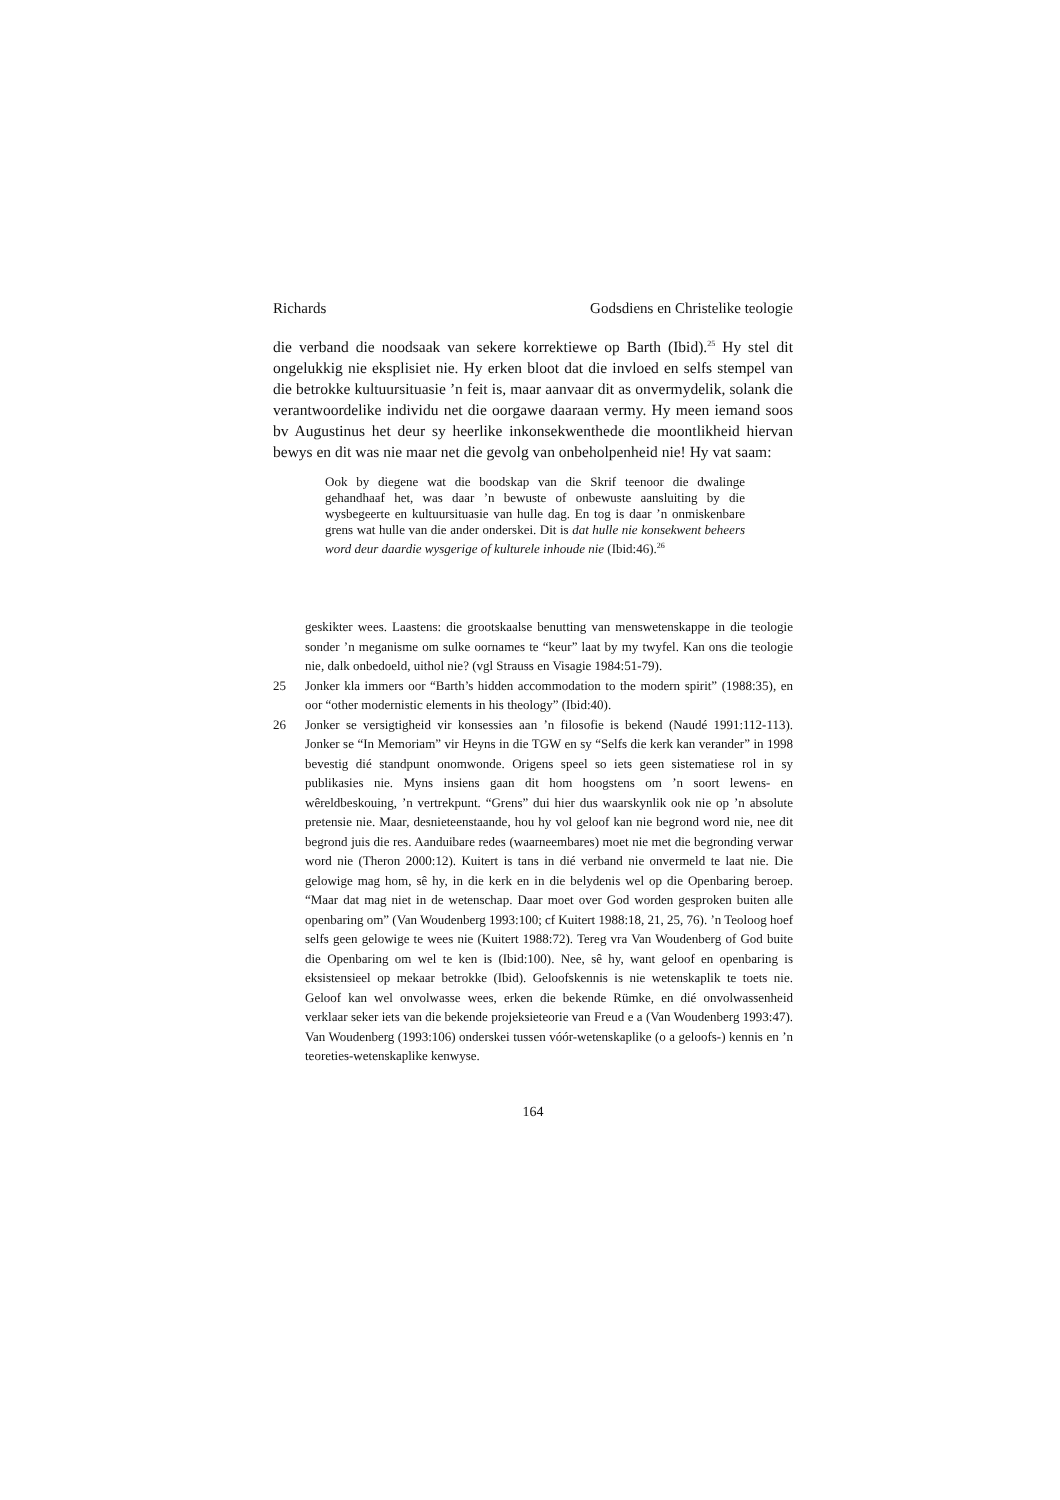Richards Godsdiens en Christelike teologie
die verband die noodsaak van sekere korrektiewe op Barth (Ibid).<sup>25</sup> Hy stel dit ongelukkig nie eksplisiet nie. Hy erken bloot dat die invloed en selfs stempel van die betrokke kultuursituasie ’n feit is, maar aanvaar dit as onvermydelik, solank die verantwoordelike individu net die oorgawe daaraan vermy. Hy meen iemand soos bv Augustinus het deur sy heerlike inkonsekwenthede die moontlikheid hiervan bewys en dit was nie maar net die gevolg van onbeholpenheid nie! Hy vat saam:
Ook by diegene wat die boodskap van die Skrif teenoor die dwalinge gehandhaaf het, was daar ’n bewuste of onbewuste aansluiting by die wysbegeerte en kultuursituasie van hulle dag. En tog is daar ’n onmiskenbare grens wat hulle van die ander onderskei. Dit is dat hulle nie konsekwent beheers word deur daardie wysgerige of kulturele inhoude nie (Ibid:46).<sup>26</sup>
geskikter wees. Laastens: die grootskaalse benutting van menswetenskappe in die teologie sonder ’n meganisme om sulke oornames te “keur” laat by my twyfel. Kan ons die teologie nie, dalk onbedoeld, uithol nie? (vgl Strauss en Visagie 1984:51-79).
25 Jonker kla immers oor “Barth’s hidden accommodation to the modern spirit” (1988:35), en oor “other modernistic elements in his theology” (Ibid:40).
26 Jonker se versigtigheid vir konsessies aan ’n filosofie is bekend (Naudé 1991:112-113). Jonker se “In Memoriam” vir Heyns in die TGW en sy “Selfs die kerk kan verander” in 1998 bevestig dié standpunt onomwonde. Origens speel so iets geen sistematiese rol in sy publikasies nie. Myns insiens gaan dit hom hoogstens om ’n soort lewens- en wêreldbeskouing, ’n vertrekpunt. “Grens” dui hier dus waarskynlik ook nie op ’n absolute pretensie nie. Maar, desnieteenstaande, hou hy vol geloof kan nie begrond word nie, nee dit begrond juis die res. Aanduibare redes (waarneembares) moet nie met die begronding verwar word nie (Theron 2000:12). Kuitert is tans in dié verband nie onvermeld te laat nie. Die gelowige mag hom, sê hy, in die kerk en in die belydenis wel op die Openbaring beroep. “Maar dat mag niet in de wetenschap. Daar moet over God worden gesproken buiten alle openbaring om” (Van Woudenberg 1993:100; cf Kuitert 1988:18, 21, 25, 76). ’n Teoloog hoef selfs geen gelowige te wees nie (Kuitert 1988:72). Tereg vra Van Woudenberg of God buite die Openbaring om wel te ken is (Ibid:100). Nee, sê hy, want geloof en openbaring is eksistensieel op mekaar betrokke (Ibid). Geloofskennis is nie wetenskaplik te toets nie. Geloof kan wel onvolwasse wees, erken die bekende Rümke, en dié onvolwassenheid verklaar seker iets van die bekende projeksieteorie van Freud e a (Van Woudenberg 1993:47). Van Woudenberg (1993:106) onderskei tussen vóór-wetenskaplike (o a geloofs-) kennis en ’n teoreties-wetenskaplike kenwyse.
164